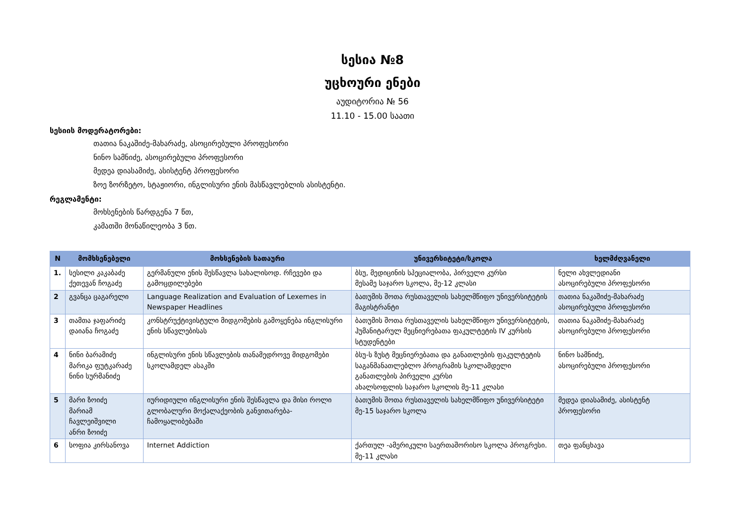სესია №8
უცხოური ენები
აუდიტორია № 56
11.10 - 15.00 საათი
სესიის მოდერატორები:
თათია ნაკაშიძე-მახარაძე, ასოცირებული პროფესორი
ნინო სამნიძე, ასოცირებული პროფესორი
მედეა დიასამიძე, ასისტენტ პროფესორი
ზოე ზორზეტო, სტაჟიორი, ინგლისური ენის მასწავლებლის ასისტენტი.
რეგლამენტი:
მოხსენების წარდგენა 7 წთ,
კამათში მონაწილეობა 3 წთ.
| N | მომხსენებელი | მოხსენების სათაური | უნივერსიტეტი/სკოლა | ხელმძღვანელი |
| --- | --- | --- | --- | --- |
| 1. | სესილი კაკაბაძე ქეთევან ჩოგაძე | გერმანული ენის შესწავლა სახალისოდ. რჩევები და გამოცდილებები | ბსუ, მედიცინის სპეციალობა, პირველი კურსი მესამე საჯარო სკოლა, მე-12 კლასი | ნელი ახვლედიანი ასოცირებული პროფესორი |
| 2 | გვანცა ცაგარელი | Language Realization and Evaluation of Lexemes in Newspaper Headlines | ბათუმის შოთა რუსთაველის სახელმწიფო უნივერსიტეტის მაგისტრანტი | თათია ნაკაშიძე-მახარაძე ასოცირებული პროფესორი |
| 3 | თამთა ჯაფარიძე დაიანა ჩოგაძე | კონსტრუქტივისტული მიდგომების გამოყენება ინგლისური ენის სწავლებისას | ბათუმის შოთა რუსთაველის სახელმწიფო უნივერსიტეტის, ჰუმანიტარულ მეცნიერებათა ფაკულტეტის IV კურსის სტუდენტები | თათია ნაკაშიძე-მახარაძე ასოცირებული პროფესორი |
| 4 | ნინი ბარამიძე მარიკა ფუტკარაძე ნინი სურმანიძე | ინგლისური ენის სწავლების თანამედროვე მიდგომები სკოლამდელ ასაკში | ბსუ-ს ზუსტ მეცნიერებათა და განათლების ფაკულტეტის საგანმანათლებლო პროგრამის სკოლამდელი განათლების პირველი კურსი ახალსოფლის საჯარო სკოლის მე-11 კლასი | ნინო სამნიძე, ასოცირებული პროფესორი |
| 5 | მარი ზოიძე მარიამ ჩავლეიშვილი ანრი ზოიძე | იურიდიული ინგლისური ენის შესწავლა და მისი როლი გლობალური მოქალაქეობის განვითარება-ჩამოყალიბებაში | ბათუმის შოთა რუსთაველის სახელმწიფო უნივერსიტეტი მე-15 საჯარო სკოლა | მედეა დიასამიძე, ასისტენტ პროფესორი |
| 6 | სოფია კირსანოვა | Internet Addiction | ქართულ -ამერიკული საერთაშორისო სკოლა პროგრესი. მე-11 კლასი | თეა ფანცხავა |